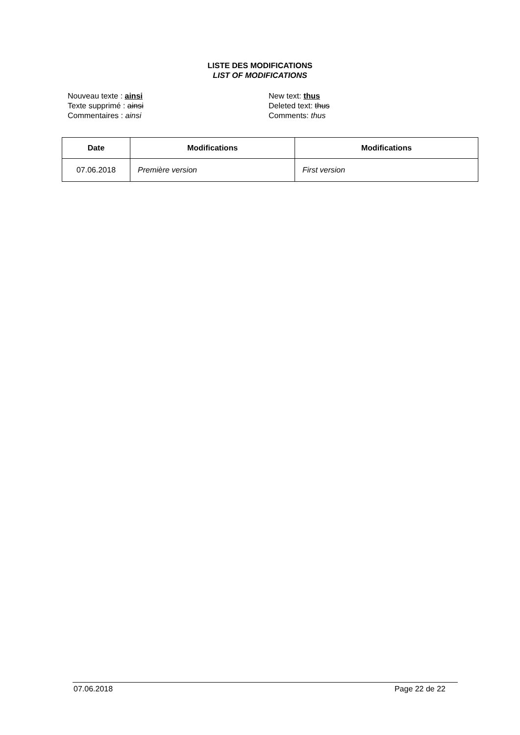LISTE DES MODIFICATIONS
LIST OF MODIFICATIONS
Nouveau texte : ainsi
Texte supprimé : ainsi
Commentaires : ainsi
New text: thus
Deleted text: thus
Comments: thus
| Date | Modifications | Modifications |
| --- | --- | --- |
| 07.06.2018 | Première version | First version |
07.06.2018 Page 22 de 22